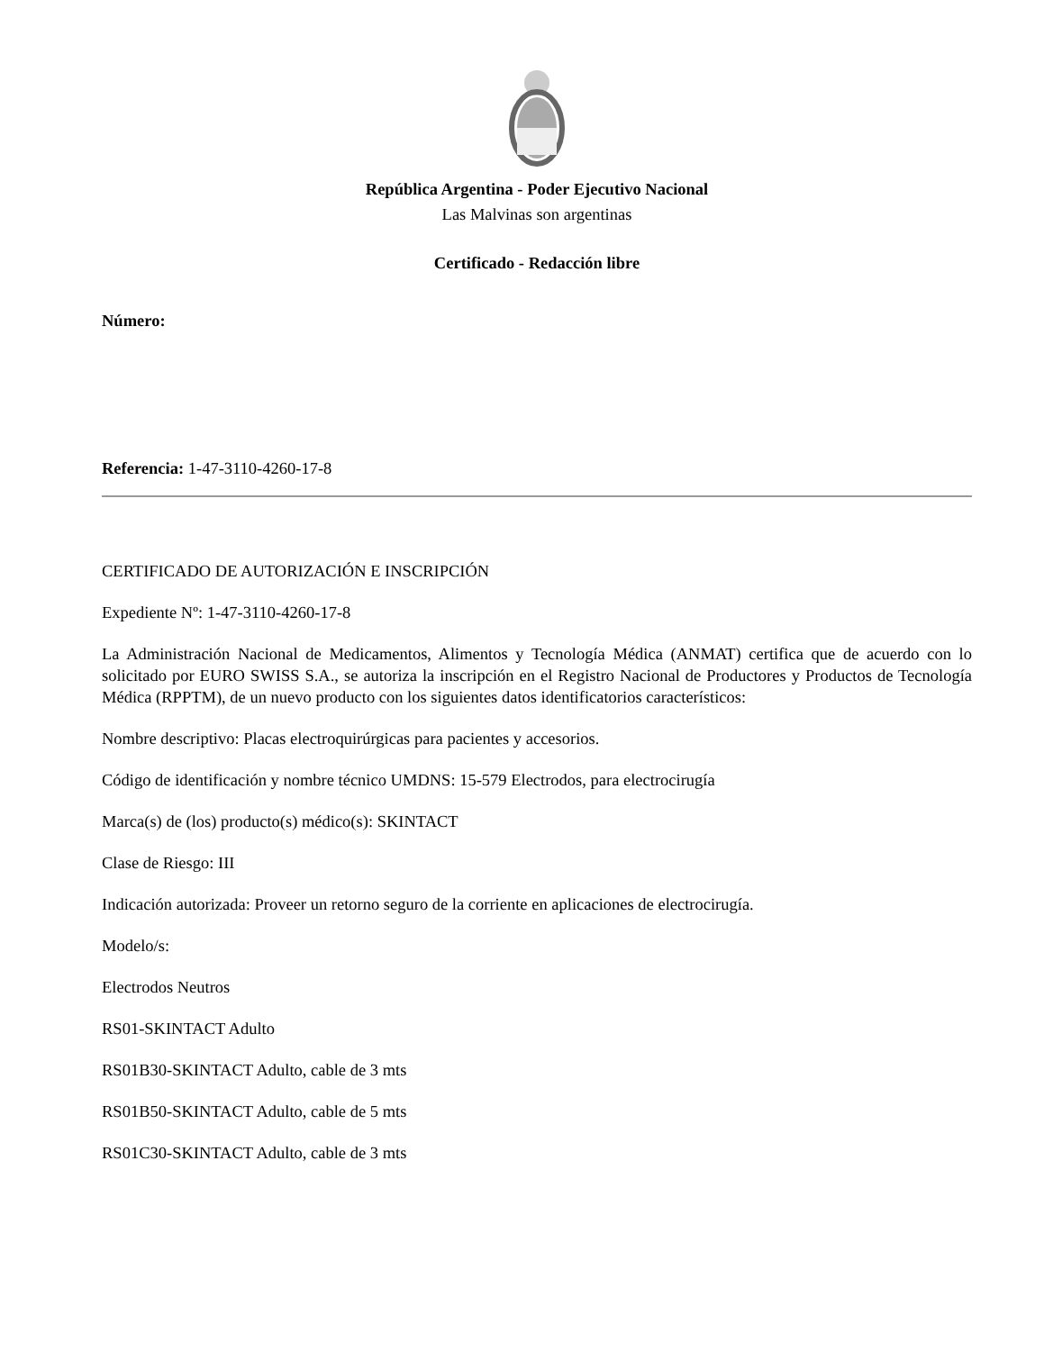República Argentina - Poder Ejecutivo Nacional
Las Malvinas son argentinas
Certificado - Redacción libre
Número:
Referencia: 1-47-3110-4260-17-8
CERTIFICADO DE AUTORIZACIÓN E INSCRIPCIÓN
Expediente Nº: 1-47-3110-4260-17-8
La Administración Nacional de Medicamentos, Alimentos y Tecnología Médica (ANMAT) certifica que de acuerdo con lo solicitado por EURO SWISS S.A., se autoriza la inscripción en el Registro Nacional de Productores y Productos de Tecnología Médica (RPPTM), de un nuevo producto con los siguientes datos identificatorios característicos:
Nombre descriptivo: Placas electroquirúrgicas para pacientes y accesorios.
Código de identificación y nombre técnico UMDNS: 15-579 Electrodos, para electrocirugía
Marca(s) de (los) producto(s) médico(s): SKINTACT
Clase de Riesgo: III
Indicación autorizada: Proveer un retorno seguro de la corriente en aplicaciones de electrocirugía.
Modelo/s:
Electrodos Neutros
RS01-SKINTACT Adulto
RS01B30-SKINTACT Adulto, cable de 3 mts
RS01B50-SKINTACT Adulto, cable de 5 mts
RS01C30-SKINTACT Adulto, cable de 3 mts